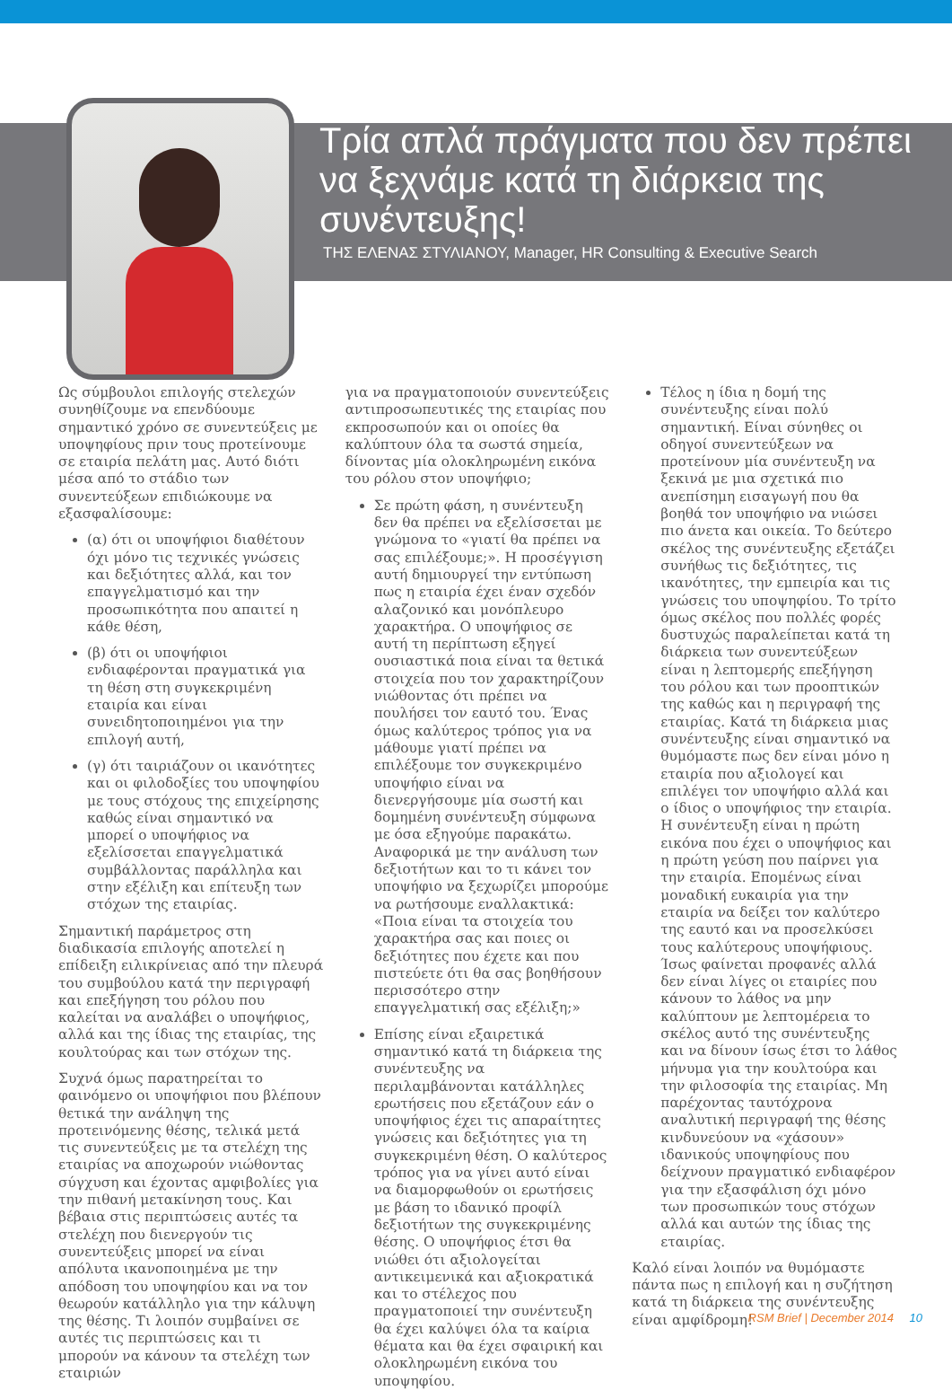Τρία απλά πράγματα που δεν πρέπει να ξεχνάμε κατά τη διάρκεια της συνέντευξης!
ΤΗΣ ΕΛΕΝΑΣ ΣΤΥΛΙΑΝΟΥ, Manager, HR Consulting & Executive Search
Ως σύμβουλοι επιλογής στελεχών συνηθίζουμε να επενδύουμε σημαντικό χρόνο σε συνεντεύξεις με υποψηφίους πριν τους προτείνουμε σε εταιρία πελάτη μας. Αυτό διότι μέσα από το στάδιο των συνεντεύξεων επιδιώκουμε να εξασφαλίσουμε:
(α) ότι οι υποψήφιοι διαθέτουν όχι μόνο τις τεχνικές γνώσεις και δεξιότητες αλλά, και τον επαγγελματισμό και την προσωπικότητα που απαιτεί η κάθε θέση,
(β) ότι οι υποψήφιοι ενδιαφέρονται πραγματικά για τη θέση στη συγκεκριμένη εταιρία και είναι συνειδητοποιημένοι για την επιλογή αυτή,
(γ) ότι ταιριάζουν οι ικανότητες και οι φιλοδοξίες του υποψηφίου με τους στόχους της επιχείρησης καθώς είναι σημαντικό να μπορεί ο υποψήφιος να εξελίσσεται επαγγελματικά συμβάλλοντας παράλληλα και στην εξέλιξη και επίτευξη των στόχων της εταιρίας.
Σημαντική παράμετρος στη διαδικασία επιλογής αποτελεί η επίδειξη ειλικρίνειας από την πλευρά του συμβούλου κατά την περιγραφή και επεξήγηση του ρόλου που καλείται να αναλάβει ο υποψήφιος, αλλά και της ίδιας της εταιρίας, της κουλτούρας και των στόχων της.
Συχνά όμως παρατηρείται το φαινόμενο οι υποψήφιοι που βλέπουν θετικά την ανάληψη της προτεινόμενης θέσης, τελικά μετά τις συνεντεύξεις με τα στελέχη της εταιρίας να αποχωρούν νιώθοντας σύγχυση και έχοντας αμφιβολίες για την πιθανή μετακίνηση τους. Και βέβαια στις περιπτώσεις αυτές τα στελέχη που διενεργούν τις συνεντεύξεις μπορεί να είναι απόλυτα ικανοποιημένα με την απόδοση του υποψηφίου και να τον θεωρούν κατάλληλο για την κάλυψη της θέσης. Τι λοιπόν συμβαίνει σε αυτές τις περιπτώσεις και τι μπορούν να κάνουν τα στελέχη των εταιριών
για να πραγματοποιούν συνεντεύξεις αντιπροσωπευτικές της εταιρίας που εκπροσωπούν και οι οποίες θα καλύπτουν όλα τα σωστά σημεία, δίνοντας μία ολοκληρωμένη εικόνα του ρόλου στον υποψήφιο;
Σε πρώτη φάση, η συνέντευξη δεν θα πρέπει να εξελίσσεται με γνώμονα το «γιατί θα πρέπει να σας επιλέξουμε;». Η προσέγγιση αυτή δημιουργεί την εντύπωση πως η εταιρία έχει έναν σχεδόν αλαζονικό και μονόπλευρο χαρακτήρα. Ο υποψήφιος σε αυτή τη περίπτωση εξηγεί ουσιαστικά ποια είναι τα θετικά στοιχεία που τον χαρακτηρίζουν νιώθοντας ότι πρέπει να πουλήσει τον εαυτό του. Ένας όμως καλύτερος τρόπος για να μάθουμε γιατί πρέπει να επιλέξουμε τον συγκεκριμένο υποψήφιο είναι να διενεργήσουμε μία σωστή και δομημένη συνέντευξη σύμφωνα με όσα εξηγούμε παρακάτω. Αναφορικά με την ανάλυση των δεξιοτήτων και το τι κάνει τον υποψήφιο να ξεχωρίζει μπορούμε να ρωτήσουμε εναλλακτικά: «Ποια είναι τα στοιχεία του χαρακτήρα σας και ποιες οι δεξιότητες που έχετε και που πιστεύετε ότι θα σας βοηθήσουν περισσότερο στην επαγγελματική σας εξέλιξη;»
Επίσης είναι εξαιρετικά σημαντικό κατά τη διάρκεια της συνέντευξης να περιλαμβάνονται κατάλληλες ερωτήσεις που εξετάζουν εάν ο υποψήφιος έχει τις απαραίτητες γνώσεις και δεξιότητες για τη συγκεκριμένη θέση. Ο καλύτερος τρόπος για να γίνει αυτό είναι να διαμορφωθούν οι ερωτήσεις με βάση το ιδανικό προφίλ δεξιοτήτων της συγκεκριμένης θέσης. Ο υποψήφιος έτσι θα νιώθει ότι αξιολογείται αντικειμενικά και αξιοκρατικά και το στέλεχος που πραγματοποιεί την συνέντευξη θα έχει καλύψει όλα τα καίρια θέματα και θα έχει σφαιρική και ολοκληρωμένη εικόνα του υποψηφίου.
Τέλος η ίδια η δομή της συνέντευξης είναι πολύ σημαντική. Είναι σύνηθες οι οδηγοί συνεντεύξεων να προτείνουν μία συνέντευξη να ξεκινά με μια σχετικά πιο ανεπίσημη εισαγωγή που θα βοηθά τον υποψήφιο να νιώσει πιο άνετα και οικεία. Το δεύτερο σκέλος της συνέντευξης εξετάζει συνήθως τις δεξιότητες, τις ικανότητες, την εμπειρία και τις γνώσεις του υποψηφίου. Το τρίτο όμως σκέλος που πολλές φορές δυστυχώς παραλείπεται κατά τη διάρκεια των συνεντεύξεων είναι η λεπτομερής επεξήγηση του ρόλου και των προοπτικών της καθώς και η περιγραφή της εταιρίας. Κατά τη διάρκεια μιας συνέντευξης είναι σημαντικό να θυμόμαστε πως δεν είναι μόνο η εταιρία που αξιολογεί και επιλέγει τον υποψήφιο αλλά και ο ίδιος ο υποψήφιος την εταιρία. Η συνέντευξη είναι η πρώτη εικόνα που έχει ο υποψήφιος και η πρώτη γεύση που παίρνει για την εταιρία. Επομένως είναι μοναδική ευκαιρία για την εταιρία να δείξει τον καλύτερο της εαυτό και να προσελκύσει τους καλύτερους υποψήφιους. Ίσως φαίνεται προφανές αλλά δεν είναι λίγες οι εταιρίες που κάνουν το λάθος να μην καλύπτουν με λεπτομέρεια το σκέλος αυτό της συνέντευξης και να δίνουν ίσως έτσι το λάθος μήνυμα για την κουλτούρα και την φιλοσοφία της εταιρίας. Μη παρέχοντας ταυτόχρονα αναλυτική περιγραφή της θέσης κινδυνεύουν να «χάσουν» ιδανικούς υποψηφίους που δείχνουν πραγματικό ενδιαφέρον για την εξασφάλιση όχι μόνο των προσωπικών τους στόχων αλλά και αυτών της ίδιας της εταιρίας.
Καλό είναι λοιπόν να θυμόμαστε πάντα πως η επιλογή και η συζήτηση κατά τη διάρκεια της συνέντευξης είναι αμφίδρομη!
RSM Brief | December 2014 10